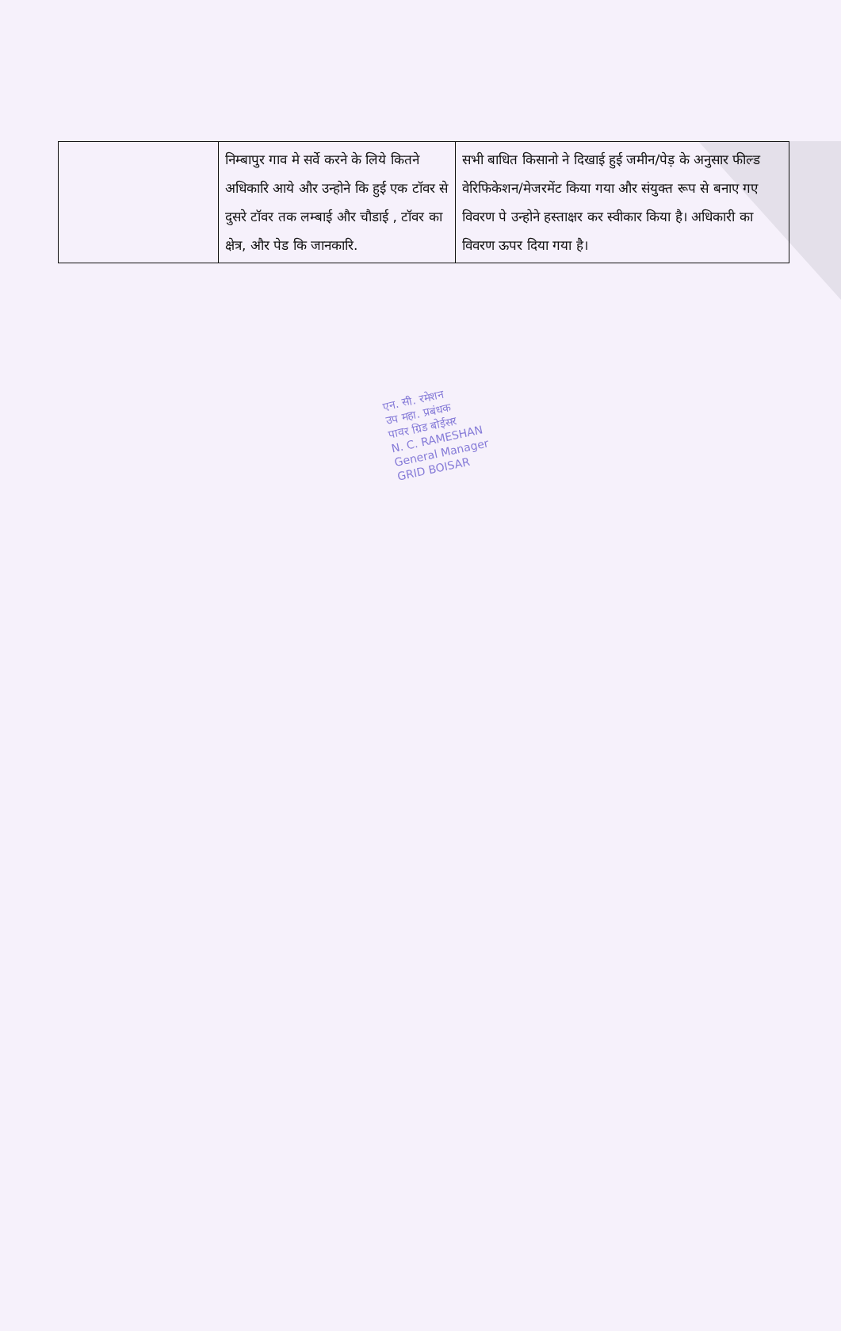| | निम्बापुर गाव मे सर्वे करने के लिये कितने अधिकारि आये और उन्होने कि हुई एक टॉवर से दुसरे टॉवर तक लम्बाई और चौडाई , टॉवर का क्षेत्र, और पेड कि जानकारि. | सभी बाधित किसानो ने दिखाई हुई जमीन/पेड़ के अनुसार फील्ड वेरिफिकेशन/मेजरमेंट किया गया और संयुक्त रूप से बनाए गए विवरण पे उन्होने हस्ताक्षर कर स्वीकार किया है। अधिकारी का विवरण ऊपर दिया गया है। |
एन. सी. रमेशन
उप महा. प्रबंधक
पावर ग्रिड बोईसर
N. C. RAMESHAN
General Manager
GRID BOISAR